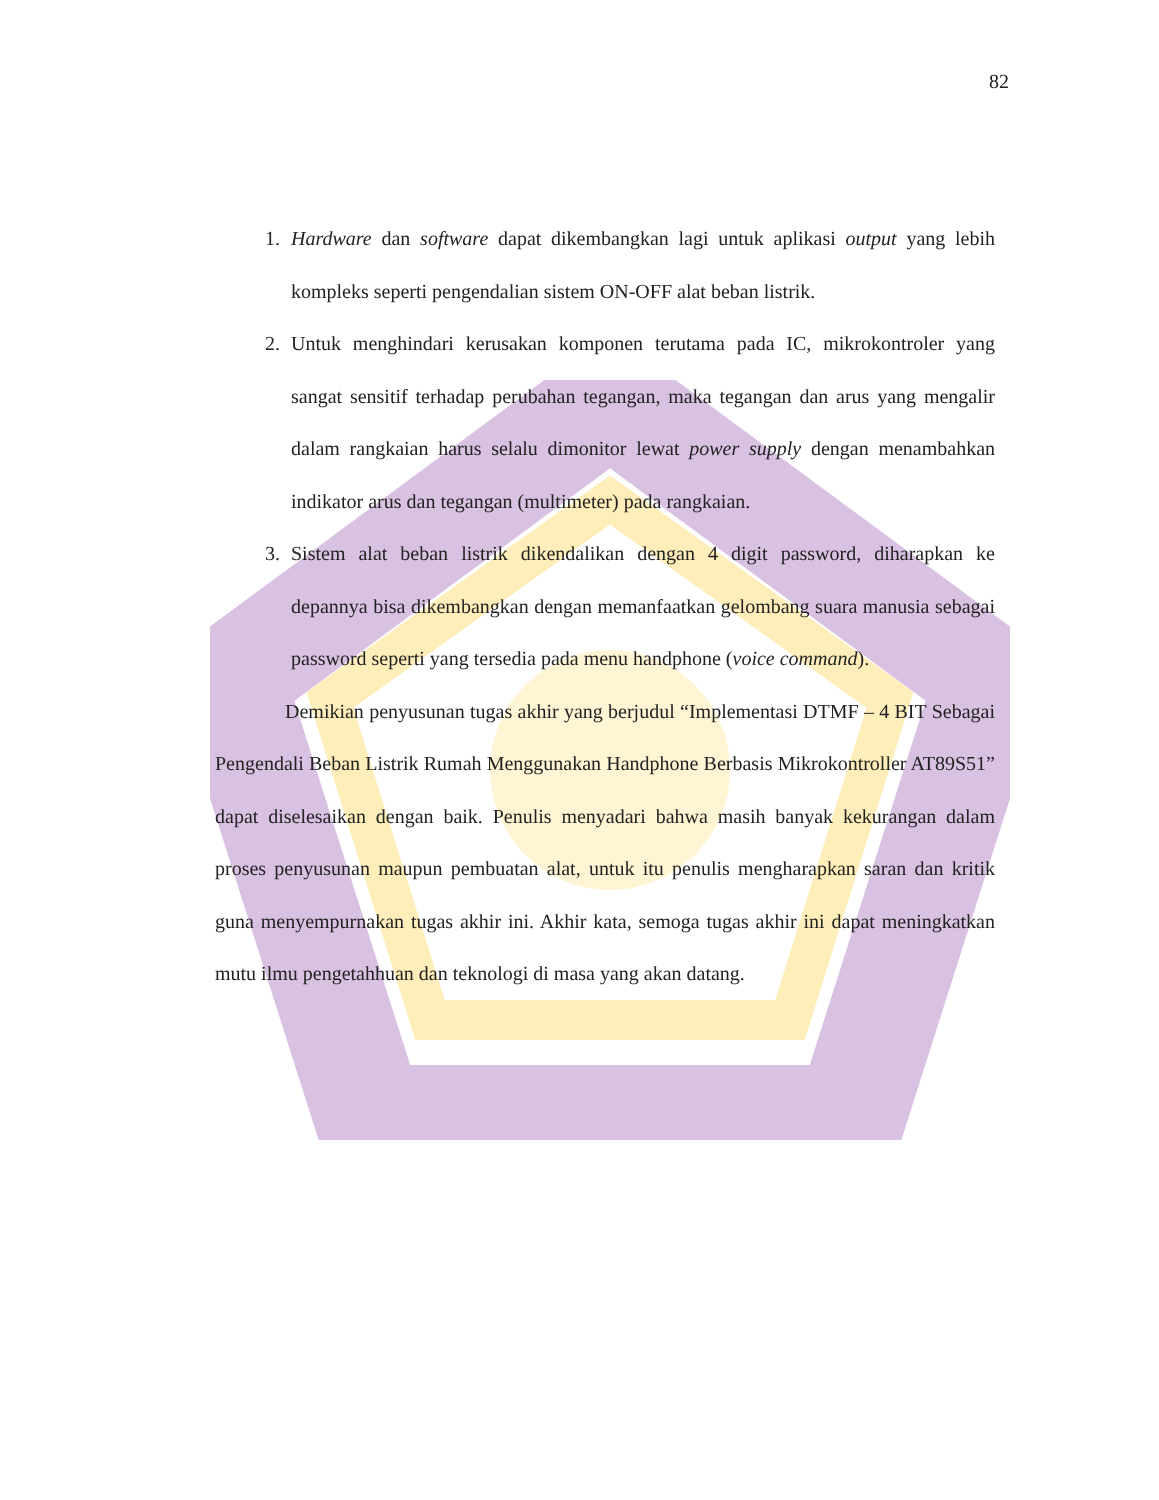82
1. Hardware dan software dapat dikembangkan lagi untuk aplikasi output yang lebih kompleks seperti pengendalian sistem ON-OFF alat beban listrik.
2. Untuk menghindari kerusakan komponen terutama pada IC, mikrokontroler yang sangat sensitif terhadap perubahan tegangan, maka tegangan dan arus yang mengalir dalam rangkaian harus selalu dimonitor lewat power supply dengan menambahkan indikator arus dan tegangan (multimeter) pada rangkaian.
3. Sistem alat beban listrik dikendalikan dengan 4 digit password, diharapkan ke depannya bisa dikembangkan dengan memanfaatkan gelombang suara manusia sebagai password seperti yang tersedia pada menu handphone (voice command).
Demikian penyusunan tugas akhir yang berjudul “Implementasi DTMF – 4 BIT Sebagai Pengendali Beban Listrik Rumah Menggunakan Handphone Berbasis Mikrokontroller AT89S51” dapat diselesaikan dengan baik. Penulis menyadari bahwa masih banyak kekurangan dalam proses penyusunan maupun pembuatan alat, untuk itu penulis mengharapkan saran dan kritik guna menyempurnakan tugas akhir ini. Akhir kata, semoga tugas akhir ini dapat meningkatkan mutu ilmu pengetahhuan dan teknologi di masa yang akan datang.